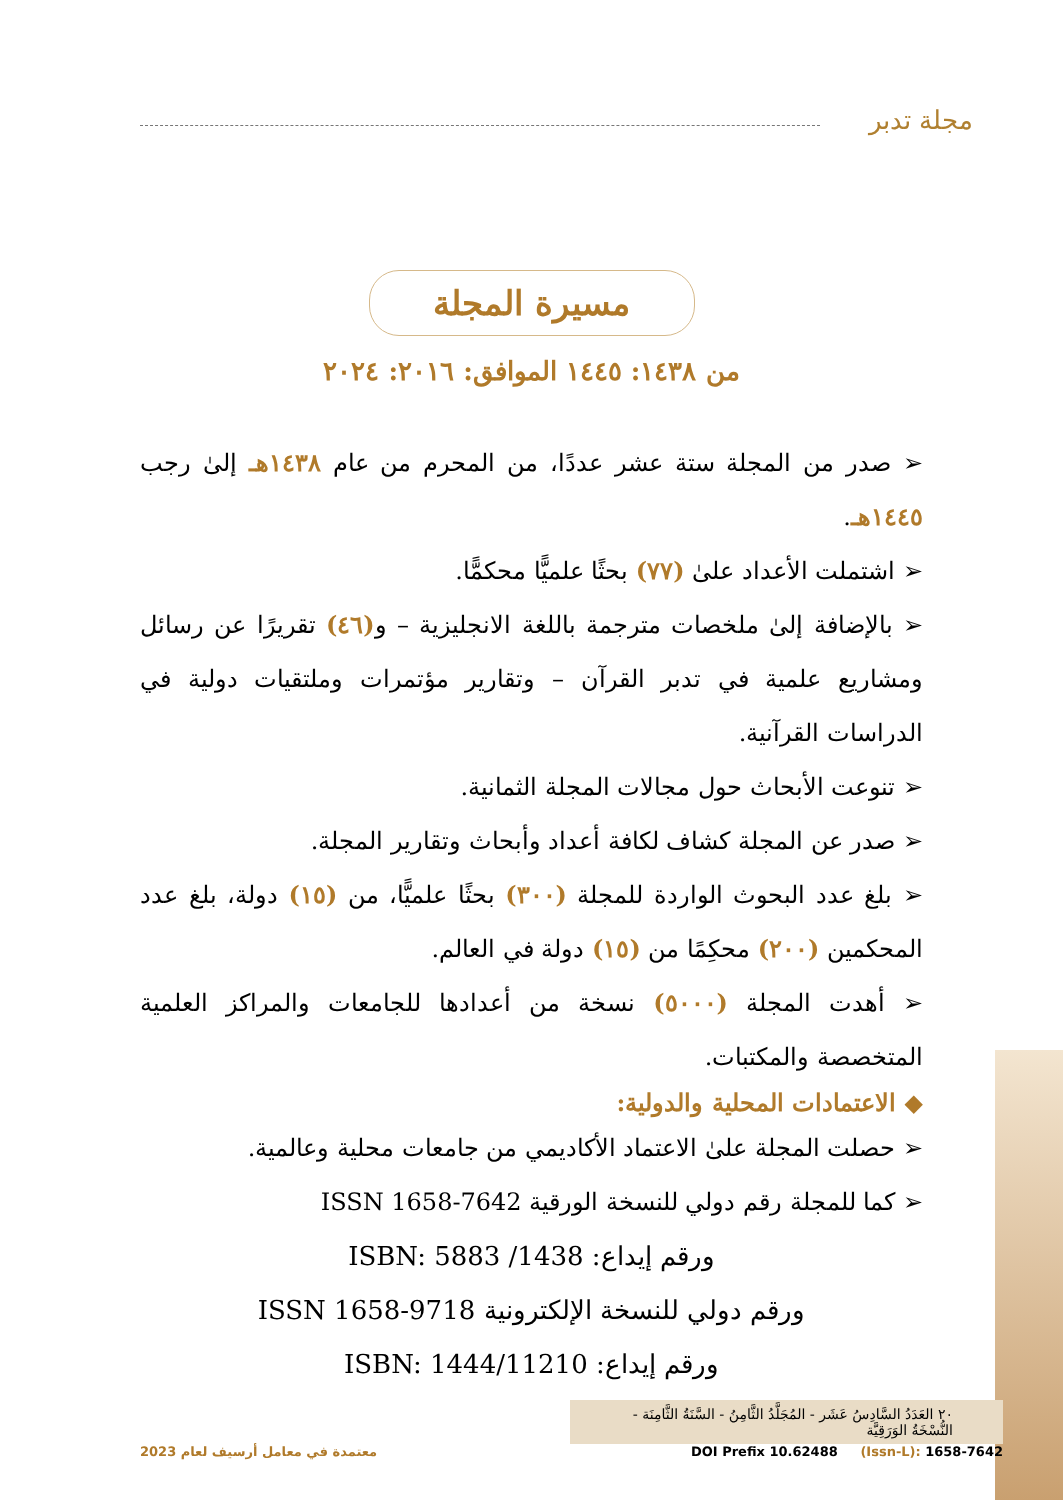مجلة تدبر
مسيرة المجلة
من ١٤٣٨: ١٤٤٥ الموافق: ٢٠١٦: ٢٠٢٤
➢ صدر من المجلة ستة عشر عددًا، من المحرم من عام ١٤٣٨هـ إلىٰ رجب ١٤٤٥هـ.
➢ اشتملت الأعداد علىٰ (٧٧) بحثًا علميًّا محكمًّا.
➢ بالإضافة إلىٰ ملخصات مترجمة باللغة الانجليزية – و(٤٦) تقريرًا عن رسائل ومشاريع علمية في تدبر القرآن – وتقارير مؤتمرات وملتقيات دولية في الدراسات القرآنية.
➢ تنوعت الأبحاث حول مجالات المجلة الثمانية.
➢ صدر عن المجلة كشاف لكافة أعداد وأبحاث وتقارير المجلة.
➢ بلغ عدد البحوث الواردة للمجلة (٣٠٠) بحثًا علميًّا، من (١٥) دولة، بلغ عدد المحكمين (٢٠٠) محكِمًا من (١٥) دولة في العالم.
➢ أهدت المجلة (٥٠٠٠) نسخة من أعدادها للجامعات والمراكز العلمية المتخصصة والمكتبات.
◆ الاعتمادات المحلية والدولية:
➢ حصلت المجلة علىٰ الاعتماد الأكاديمي من جامعات محلية وعالمية.
➢ كما للمجلة رقم دولي للنسخة الورقية ISSN 1658-7642
ورقم إيداع: ISBN: 5883 /1438
ورقم دولي للنسخة الإلكترونية ISSN 1658-9718
ورقم إيداع: ISBN: 1444/11210
٢٠ العَدَدُ السَّادِسُ عَشَر - المُجَلَّدُ الثَّامِنُ - السَّنَةُ الثَّامِنَة - النُّسْخَةُ الوَرَقِيَّة
معتمدة في معامل أرسيف لعام 2023 DOI Prefix 10.62488 (Issn-L): 1658-7642